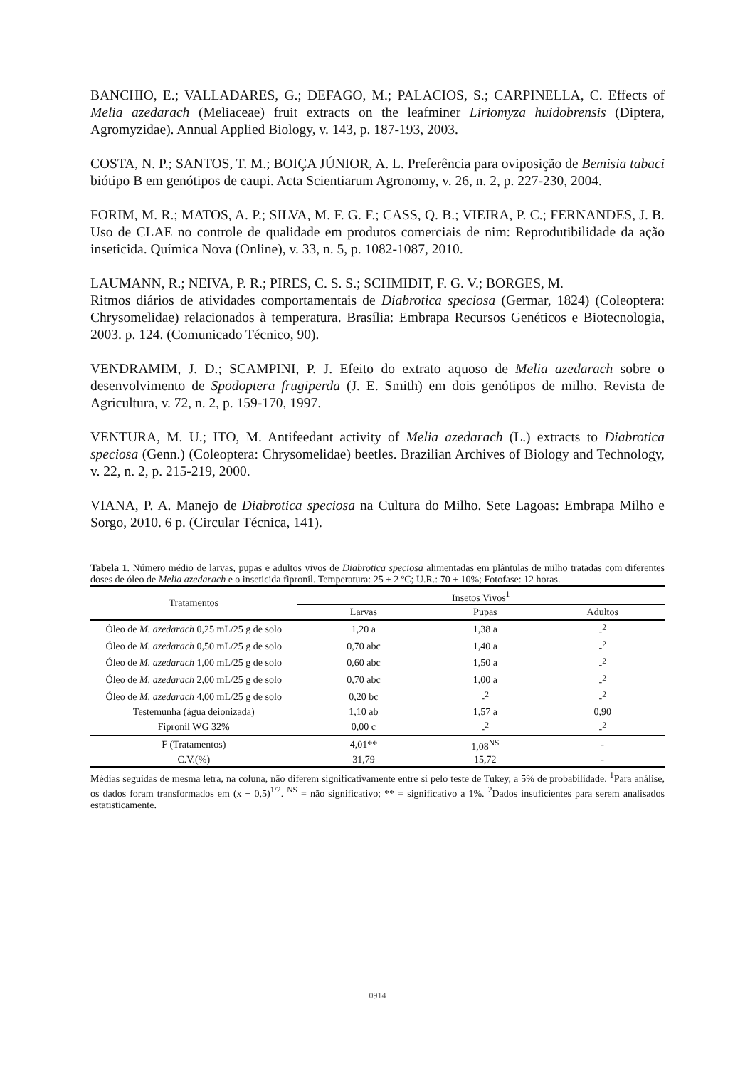BANCHIO, E.; VALLADARES, G.; DEFAGO, M.; PALACIOS, S.; CARPINELLA, C. Effects of Melia azedarach (Meliaceae) fruit extracts on the leafminer Liriomyza huidobrensis (Diptera, Agromyzidae). Annual Applied Biology, v. 143, p. 187-193, 2003.
COSTA, N. P.; SANTOS, T. M.; BOIÇA JÚNIOR, A. L. Preferência para oviposição de Bemisia tabaci biótipo B em genótipos de caupi. Acta Scientiarum Agronomy, v. 26, n. 2, p. 227-230, 2004.
FORIM, M. R.; MATOS, A. P.; SILVA, M. F. G. F.; CASS, Q. B.; VIEIRA, P. C.; FERNANDES, J. B. Uso de CLAE no controle de qualidade em produtos comerciais de nim: Reprodutibilidade da ação inseticida. Química Nova (Online), v. 33, n. 5, p. 1082-1087, 2010.
LAUMANN, R.; NEIVA, P. R.; PIRES, C. S. S.; SCHMIDIT, F. G. V.; BORGES, M.
Ritmos diários de atividades comportamentais de Diabrotica speciosa (Germar, 1824) (Coleoptera: Chrysomelidae) relacionados à temperatura. Brasília: Embrapa Recursos Genéticos e Biotecnologia, 2003. p. 124. (Comunicado Técnico, 90).
VENDRAMIM, J. D.; SCAMPINI, P. J. Efeito do extrato aquoso de Melia azedarach sobre o desenvolvimento de Spodoptera frugiperda (J. E. Smith) em dois genótipos de milho. Revista de Agricultura, v. 72, n. 2, p. 159-170, 1997.
VENTURA, M. U.; ITO, M. Antifeedant activity of Melia azedarach (L.) extracts to Diabrotica speciosa (Genn.) (Coleoptera: Chrysomelidae) beetles. Brazilian Archives of Biology and Technology, v. 22, n. 2, p. 215-219, 2000.
VIANA, P. A. Manejo de Diabrotica speciosa na Cultura do Milho. Sete Lagoas: Embrapa Milho e Sorgo, 2010. 6 p. (Circular Técnica, 141).
Tabela 1. Número médio de larvas, pupas e adultos vivos de Diabrotica speciosa alimentadas em plântulas de milho tratadas com diferentes doses de óleo de Melia azedarach e o inseticida fipronil. Temperatura: 25 ± 2 ºC; U.R.: 70 ± 10%; Fotofase: 12 horas.
| Tratamentos | Insetos Vivos<sup>1</sup> | | |
| --- | --- | --- | --- |
| | Larvas | Pupas | Adultos |
| Óleo de M. azedarach 0,25 mL/25 g de solo | 1,20 a | 1,38 a | -<sup>2</sup> |
| Óleo de M. azedarach 0,50 mL/25 g de solo | 0,70 abc | 1,40 a | -<sup>2</sup> |
| Óleo de M. azedarach 1,00 mL/25 g de solo | 0,60 abc | 1,50 a | -<sup>2</sup> |
| Óleo de M. azedarach 2,00 mL/25 g de solo | 0,70 abc | 1,00 a | -<sup>2</sup> |
| Óleo de M. azedarach 4,00 mL/25 g de solo | 0,20 bc | -<sup>2</sup> | -<sup>2</sup> |
| Testemunha (água deionizada) | 1,10 ab | 1,57 a | 0,90 |
| Fipronil WG 32% | 0,00 c | -<sup>2</sup> | -<sup>2</sup> |
| F (Tratamentos) | 4,01** | 1,08<sup>NS</sup> | - |
| C.V.(%) | 31,79 | 15,72 | - |
Médias seguidas de mesma letra, na coluna, não diferem significativamente entre si pelo teste de Tukey, a 5% de probabilidade. <sup>1</sup>Para análise, os dados foram transformados em (x + 0,5)<sup>1/2</sup>. <sup>NS</sup> = não significativo; ** = significativo a 1%. <sup>2</sup>Dados insuficientes para serem analisados estatisticamente.
0914